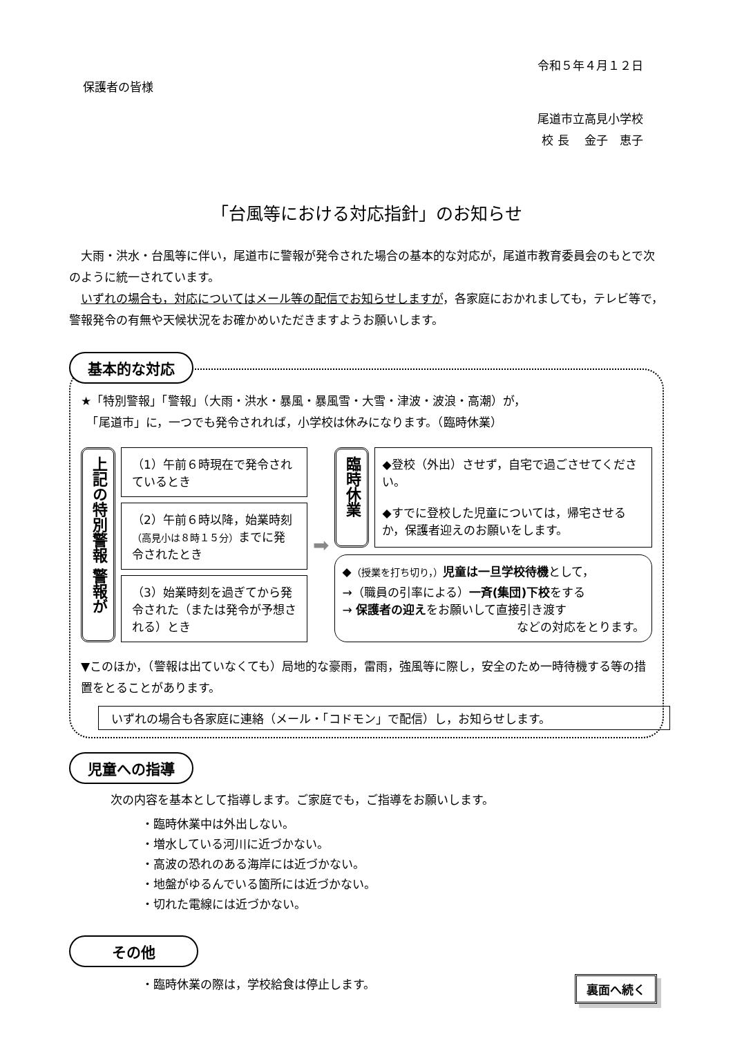令和５年４月１２日
保護者の皆様
尾道市立高見小学校
校 長　 金子　恵子
「台風等における対応指針」のお知らせ
　大雨・洪水・台風等に伴い，尾道市に警報が発令された場合の基本的な対応が，尾道市教育委員会のもとで次のように統一されています。
　いずれの場合も，対応についてはメール等の配信でお知らせしますが，各家庭におかれましても，テレビ等で，警報発令の有無や天候状況をお確かめいただきますようお願いします。
基本的な対応
★「特別警報」「警報」（大雨・洪水・暴風・暴風雪・大雪・津波・波浪・高潮）が，
　「尾道市」に，一つでも発令されれば，小学校は休みになります。（臨時休業）
上記の特別警報 警報が
（1）午前６時現在で発令されているとき
（2）午前６時以降，始業時刻（高見小は８時１５分）までに発令されたとき
（3）始業時刻を過ぎてから発令された（または発令が予想される）とき
➡
臨時休業
◆登校（外出）させず，自宅で過ごさせてください。
◆すでに登校した児童については，帰宅させるか，保護者迎えのお願いをします。
◆（授業を打ち切り，）児童は一旦学校待機として，
→（職員の引率による）一斉(集団)下校をする
→ 保護者の迎えをお願いして直接引き渡す
などの対応をとります。
▼このほか，（警報は出ていなくても）局地的な豪雨，雷雨，強風等に際し，安全のため一時待機する等の措置をとることがあります。
いずれの場合も各家庭に連絡（メール・「コドモン」で配信）し，お知らせします。
児童への指導
次の内容を基本として指導します。ご家庭でも，ご指導をお願いします。
・臨時休業中は外出しない。
・増水している河川に近づかない。
・高波の恐れのある海岸には近づかない。
・地盤がゆるんでいる箇所には近づかない。
・切れた電線には近づかない。
その他
・臨時休業の際は，学校給食は停止します。
裏面へ続く